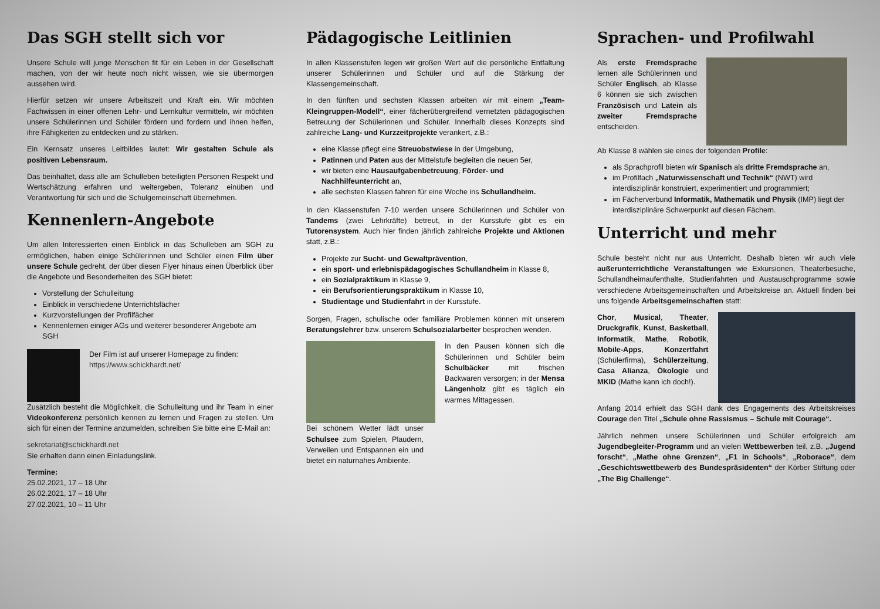Das SGH stellt sich vor
Unsere Schule will junge Menschen fit für ein Leben in der Gesellschaft machen, von der wir heute noch nicht wissen, wie sie übermorgen aussehen wird.
Hierfür setzen wir unsere Arbeitszeit und Kraft ein. Wir möchten Fachwissen in einer offenen Lehr- und Lernkultur vermitteln, wir möchten unsere Schülerinnen und Schüler fördern und fordern und ihnen helfen, ihre Fähigkeiten zu entdecken und zu stärken.
Ein Kernsatz unseres Leitbildes lautet: Wir gestalten Schule als positiven Lebensraum.
Das beinhaltet, dass alle am Schulleben beteiligten Personen Respekt und Wertschätzung erfahren und weitergeben, Toleranz einüben und Verantwortung für sich und die Schulgemeinschaft übernehmen.
Kennenlern-Angebote
Um allen Interessierten einen Einblick in das Schulleben am SGH zu ermöglichen, haben einige Schülerinnen und Schüler einen Film über unsere Schule gedreht, der über diesen Flyer hinaus einen Überblick über die Angebote und Besonderheiten des SGH bietet:
Vorstellung der Schulleitung
Einblick in verschiedene Unterrichtsfächer
Kurzvorstellungen der Profilfächer
Kennenlernen einiger AGs und weiterer besonderer Angebote am SGH
Der Film ist auf unserer Homepage zu finden:
https://www.schickhardt.net/
Zusätzlich besteht die Möglichkeit, die Schulleitung und ihr Team in einer Videokonferenz persönlich kennen zu lernen und Fragen zu stellen. Um sich für einen der Termine anzumelden, schreiben Sie bitte eine E-Mail an:
sekretariat@schickhardt.net
Sie erhalten dann einen Einladungslink.
Termine:
25.02.2021, 17 – 18 Uhr
26.02.2021, 17 – 18 Uhr
27.02.2021, 10 – 11 Uhr
Pädagogische Leitlinien
In allen Klassenstufen legen wir großen Wert auf die persönliche Entfaltung unserer Schülerinnen und Schüler und auf die Stärkung der Klassengemeinschaft.
In den fünften und sechsten Klassen arbeiten wir mit einem „Team-Kleingruppen-Modell“, einer fächerübergreifend vernetzten pädagogischen Betreuung der Schülerinnen und Schüler. Innerhalb dieses Konzepts sind zahlreiche Lang- und Kurzzeitprojekte verankert, z.B.:
eine Klasse pflegt eine Streuobstwiese in der Umgebung,
Patinnen und Paten aus der Mittelstufe begleiten die neuen 5er,
wir bieten eine Hausaufgabenbetreuung, Förder- und Nachhilfeunterricht an,
alle sechsten Klassen fahren für eine Woche ins Schullandheim.
In den Klassenstufen 7-10 werden unsere Schülerinnen und Schüler von Tandems (zwei Lehrkräfte) betreut, in der Kursstufe gibt es ein Tutorensystem. Auch hier finden jährlich zahlreiche Projekte und Aktionen statt, z.B.:
Projekte zur Sucht- und Gewaltprävention,
ein sport- und erlebnispädagogisches Schullandheim in Klasse 8,
ein Sozialpraktikum in Klasse 9,
ein Berufsorientierungspraktikum in Klasse 10,
Studientage und Studienfahrt in der Kursstufe.
Sorgen, Fragen, schulische oder familiäre Problemen können mit unserem Beratungslehrer bzw. unserem Schulsozialarbeiter besprochen wenden.
In den Pausen können sich die Schülerinnen und Schüler beim Schulbäcker mit frischen Backwaren versorgen; in der Mensa Längenholz gibt es täglich ein warmes Mittagessen.
Bei schönem Wetter lädt unser Schulsee zum Spielen, Plaudern, Verweilen und Entspannen ein und bietet ein naturnahes Ambiente.
Sprachen- und Profilwahl
Als erste Fremdsprache lernen alle Schülerinnen und Schüler Englisch, ab Klasse 6 können sie sich zwischen Französisch und Latein als zweiter Fremdsprache entscheiden.
Ab Klasse 8 wählen sie eines der folgenden Profile:
als Sprachprofil bieten wir Spanisch als dritte Fremdsprache an,
im Profilfach „Naturwissenschaft und Technik“ (NWT) wird interdisziplinär konstruiert, experimentiert und programmiert;
im Fächerverbund Informatik, Mathematik und Physik (IMP) liegt der interdisziplinäre Schwerpunkt auf diesen Fächern.
Unterricht und mehr
Schule besteht nicht nur aus Unterricht. Deshalb bieten wir auch viele außerunterrichtliche Veranstaltungen wie Exkursionen, Theaterbesuche, Schullandheimaufenthalte, Studienfahrten und Austauschprogramme sowie verschiedene Arbeitsgemeinschaften und Arbeitskreise an. Aktuell finden bei uns folgende Arbeitsgemeinschaften statt:
Chor, Musical, Theater, Druckgrafik, Kunst, Basketball, Informatik, Mathe, Robotik, Mobile-Apps, Konzertfahrt (Schülerfirma), Schülerzeitung, Casa Alianza, Ökologie und MKID (Mathe kann ich doch!).
Anfang 2014 erhielt das SGH dank des Engagements des Arbeitskreises Courage den Titel „Schule ohne Rassismus – Schule mit Courage“.
Jährlich nehmen unsere Schülerinnen und Schüler erfolgreich am Jugendbegleiter-Programm und an vielen Wettbewerben teil, z.B. „Jugend forscht“, „Mathe ohne Grenzen“, „F1 in Schools“, „Roborace“, dem „Geschichtswettbewerb des Bundespräsidenten“ der Körber Stiftung oder „The Big Challenge“.